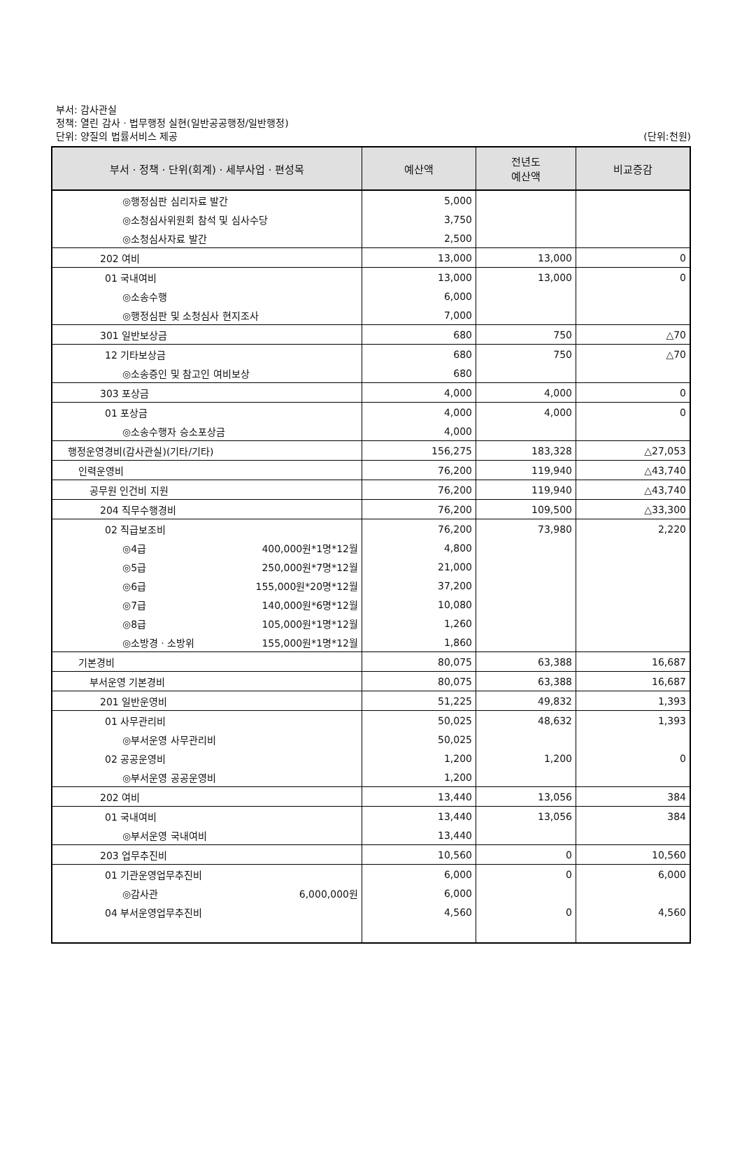부서: 감사관실
정책: 열린 감사ㆍ법무행정 실현(일반공공행정/일반행정)
단위: 양질의 법률서비스 제공 (단위:천원)
| 부서ㆍ정책ㆍ단위(회계)ㆍ세부사업ㆍ편성목 | 예산액 | 전년도 예산액 | 비교증감 |
| --- | --- | --- | --- |
| ◎행정심판 심리자료 발간 | 5,000 | | |
| ◎소청심사위원회 참석 및 심사수당 | 3,750 | | |
| ◎소청심사자료 발간 | 2,500 | | |
| 202 여비 | 13,000 | 13,000 | 0 |
| 01 국내여비 | 13,000 | 13,000 | 0 |
| ◎소송수행 | 6,000 | | |
| ◎행정심판 및 소청심사 현지조사 | 7,000 | | |
| 301 일반보상금 | 680 | 750 | △70 |
| 12 기타보상금 | 680 | 750 | △70 |
| ◎소송증인 및 참고인 여비보상 | 680 | | |
| 303 포상금 | 4,000 | 4,000 | 0 |
| 01 포상금 | 4,000 | 4,000 | 0 |
| ◎소송수행자 승소포상금 | 4,000 | | |
| 행정운영경비(감사관실)(기타/기타) | 156,275 | 183,328 | △27,053 |
| 인력운영비 | 76,200 | 119,940 | △43,740 |
| 공무원 인건비 지원 | 76,200 | 119,940 | △43,740 |
| 204 직무수행경비 | 76,200 | 109,500 | △33,300 |
| 02 직급보조비 | 76,200 | 73,980 | 2,220 |
| ◎4급 400,000원*1명*12월 | 4,800 | | |
| ◎5급 250,000원*7명*12월 | 21,000 | | |
| ◎6급 155,000원*20명*12월 | 37,200 | | |
| ◎7급 140,000원*6명*12월 | 10,080 | | |
| ◎8급 105,000원*1명*12월 | 1,260 | | |
| ◎소방경ㆍ소방위 155,000원*1명*12월 | 1,860 | | |
| 기본경비 | 80,075 | 63,388 | 16,687 |
| 부서운영 기본경비 | 80,075 | 63,388 | 16,687 |
| 201 일반운영비 | 51,225 | 49,832 | 1,393 |
| 01 사무관리비 | 50,025 | 48,632 | 1,393 |
| ◎부서운영 사무관리비 | 50,025 | | |
| 02 공공운영비 | 1,200 | 1,200 | 0 |
| ◎부서운영 공공운영비 | 1,200 | | |
| 202 여비 | 13,440 | 13,056 | 384 |
| 01 국내여비 | 13,440 | 13,056 | 384 |
| ◎부서운영 국내여비 | 13,440 | | |
| 203 업무추진비 | 10,560 | 0 | 10,560 |
| 01 기관운영업무추진비 | 6,000 | 0 | 6,000 |
| ◎감사관 6,000,000원 | 6,000 | | |
| 04 부서운영업무추진비 | 4,560 | 0 | 4,560 |